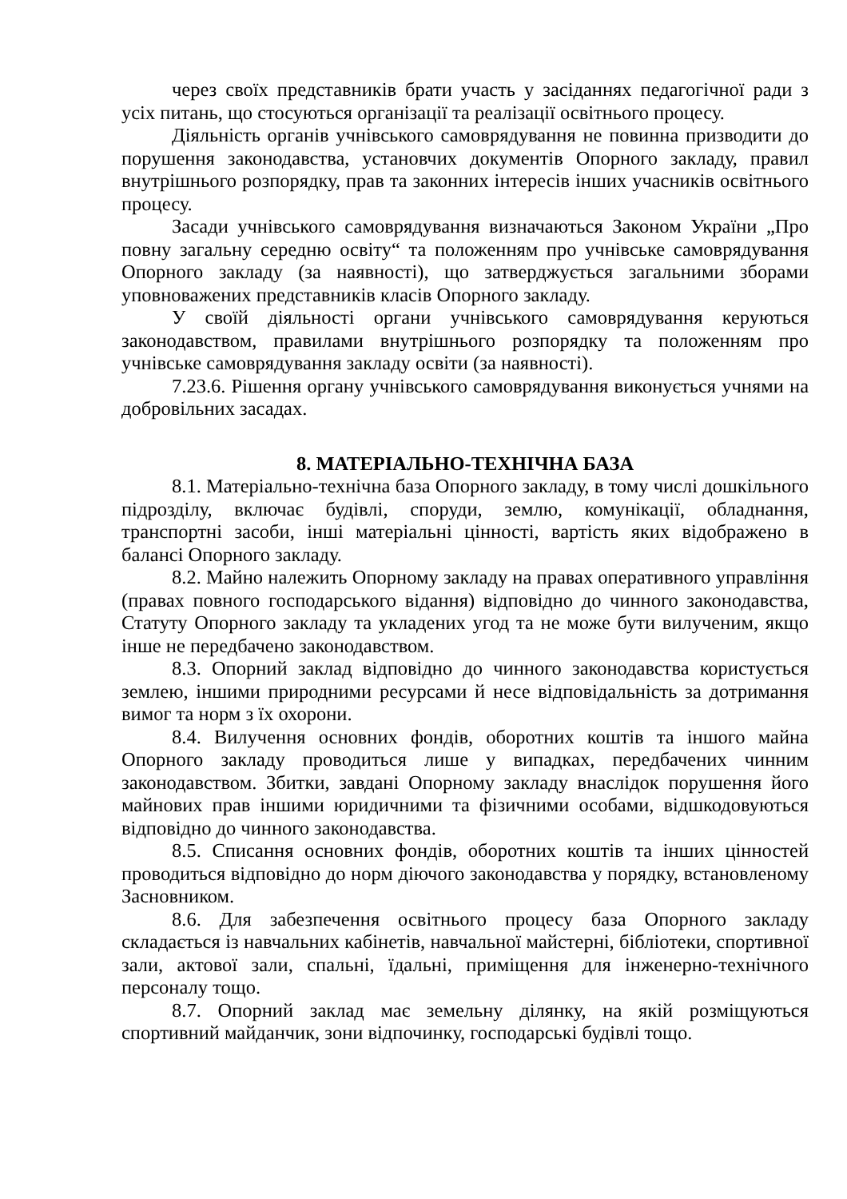через своїх представників брати участь у засіданнях педагогічної ради з усіх питань, що стосуються організації та реалізації освітнього процесу.
Діяльність органів учнівського самоврядування не повинна призводити до порушення законодавства, установчих документів Опорного закладу, правил внутрішнього розпорядку, прав та законних інтересів інших учасників освітнього процесу.
Засади учнівського самоврядування визначаються Законом України „Про повну загальну середню освіту“ та положенням про учнівське самоврядування Опорного закладу (за наявності), що затверджується загальними зборами уповноважених представників класів Опорного закладу.
У своїй діяльності органи учнівського самоврядування керуються законодавством, правилами внутрішнього розпорядку та положенням про учнівське самоврядування закладу освіти (за наявності).
7.23.6. Рішення органу учнівського самоврядування виконується учнями на добровільних засадах.
8. МАТЕРІАЛЬНО-ТЕХНІЧНА БАЗА
8.1. Матеріально-технічна база Опорного закладу, в тому числі дошкільного підрозділу, включає будівлі, споруди, землю, комунікації, обладнання, транспортні засоби, інші матеріальні цінності, вартість яких відображено в балансі Опорного закладу.
8.2. Майно належить Опорному закладу на правах оперативного управління (правах повного господарського відання) відповідно до чинного законодавства, Статуту Опорного закладу та укладених угод та не може бути вилученим, якщо інше не передбачено законодавством.
8.3. Опорний заклад відповідно до чинного законодавства користується землею, іншими природними ресурсами й несе відповідальність за дотримання вимог та норм з їх охорони.
8.4. Вилучення основних фондів, оборотних коштів та іншого майна Опорного закладу проводиться лише у випадках, передбачених чинним законодавством. Збитки, завдані Опорному закладу внаслідок порушення його майнових прав іншими юридичними та фізичними особами, відшкодовуються відповідно до чинного законодавства.
8.5. Списання основних фондів, оборотних коштів та інших цінностей проводиться відповідно до норм діючого законодавства у порядку, встановленому Засновником.
8.6. Для забезпечення освітнього процесу база Опорного закладу складається із навчальних кабінетів, навчальної майстерні, бібліотеки, спортивної зали, актової зали, спальні, їдальні, приміщення для інженерно-технічного персоналу тощо.
8.7. Опорний заклад має земельну ділянку, на якій розміщуються спортивний майданчик, зони відпочинку, господарські будівлі тощо.